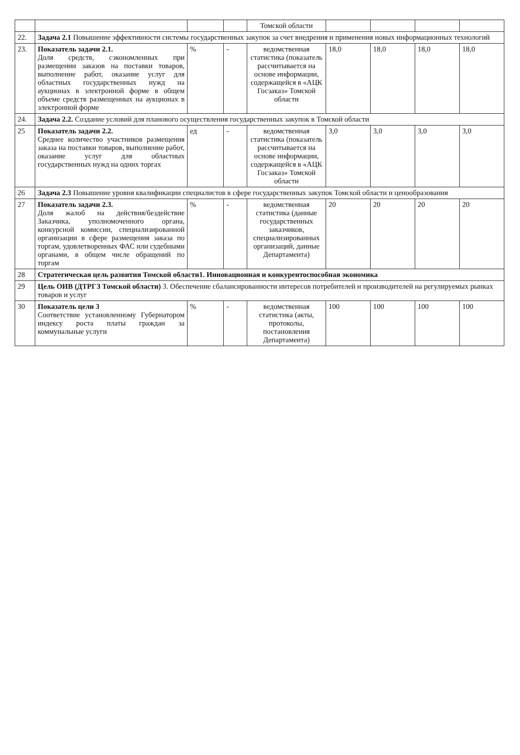| | | | | Томской области | | | | |
| 22. | Задача 2.1 Повышение эффективности системы государственных закупок за счет внедрения и применения новых информационных технологий | | | | | | | |
| 23. | Показатель задачи 2.1. Доля средств, сэкономленных при размещении заказов на поставки товаров, выполнение работ, оказание услуг для областных государственных нужд на аукционах в электронной форме в общем объеме средств размещенных на аукционах в электронной форме | % | - | ведомственная статистика (показатель рассчитывается на основе информации, содержащейся в «АЦК Госзаказ» Томской области | 18,0 | 18,0 | 18,0 | 18,0 |
| 24. | Задача 2.2. Создание условий для планового осуществления государственных закупок в Томской области | | | | | | | |
| 25 | Показатель задачи 2.2. Среднее количество участников размещения заказа на поставки товаров, выполнение работ, оказание услуг для областных государственных нужд на одних торгах | ед | - | ведомственная статистика (показатель рассчитывается на основе информации, содержащейся в «АЦК Госзаказ» Томской области | 3,0 | 3,0 | 3,0 | 3,0 |
| 26 | Задача 2.3 Повышение уровня квалификации специалистов в сфере государственных закупок Томской области и ценообразования | | | | | | | |
| 27 | Показатель задачи 2.3. Доля жалоб на действия/бездействие Заказчика, уполномоченного органа, конкурсной комиссии, специализированной организации в сфере размещения заказа по торгам, удовлетворенных ФАС или судебными органами, в общем числе обращений по торгам | % | - | ведомственная статистика (данные государственных заказчиков, специализированных организаций, данные Департамента) | 20 | 20 | 20 | 20 |
| 28 | Стратегическая цель развития Томской области1. Инновационная и конкурентоспособная экономика | | | | | | | |
| 29 | Цель ОИВ (ДТРГЗ Томской области) 3. Обеспечение сбалансированности интересов потребителей и производителей на регулируемых рынках товаров и услуг | | | | | | | |
| 30 | Показатель цели 3 Соответствие установленному Губернатором индексу роста платы граждан за коммунальные услуги | % | - | ведомственная статистика (акты, протоколы, постановления Департамента) | 100 | 100 | 100 | 100 |